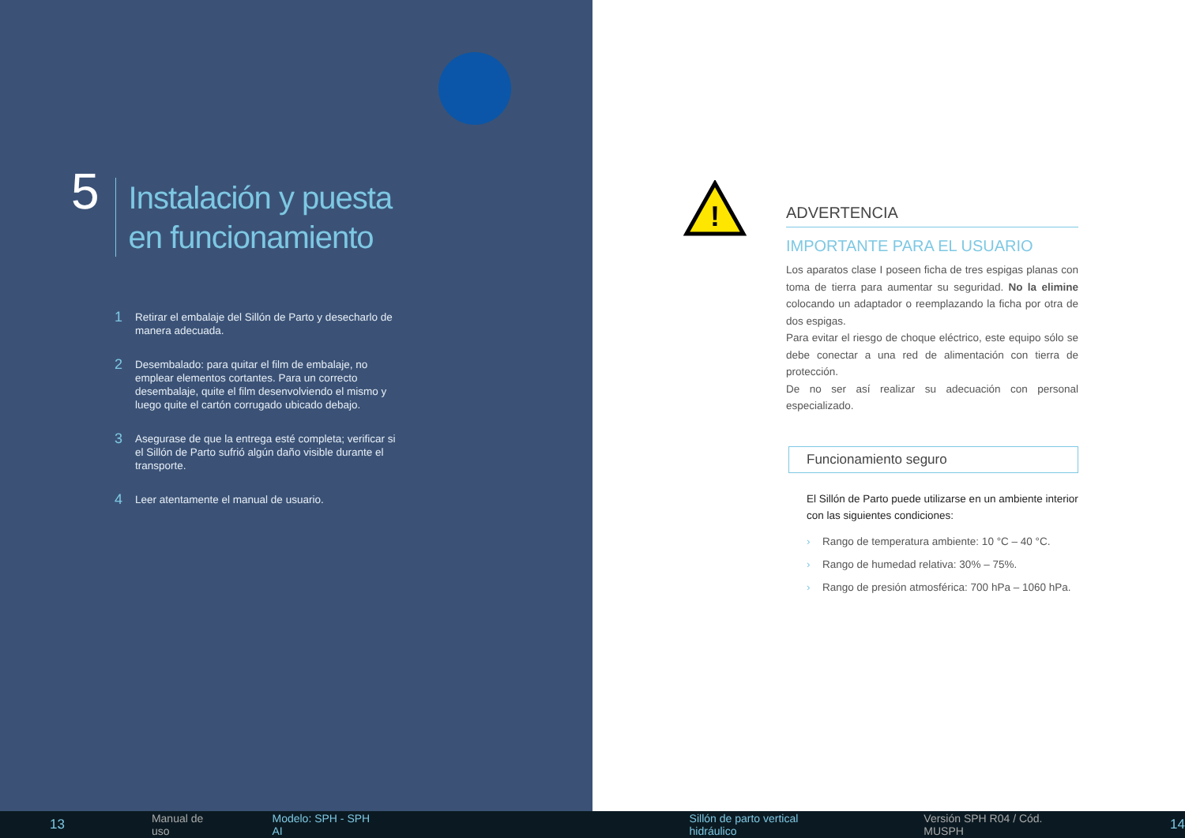5
Instalación y puesta
en funcionamiento
1
Retirar el embalaje del Sillón de Parto y desecharlo de manera adecuada.
2
Desembalado: para quitar el film de embalaje, no emplear elementos cortantes. Para un correcto desembalaje, quite el film desenvolviendo el mismo y luego quite el cartón corrugado ubicado debajo.
3
Asegurase de que la entrega esté completa; verificar si el Sillón de Parto sufrió algún daño visible durante el transporte.
4
Leer atentamente el manual de usuario.
!
ADVERTENCIA
IMPORTANTE PARA EL USUARIO
Los aparatos clase I poseen ficha de tres espigas planas con toma de tierra para aumentar su seguridad. No la elimine colocando un adaptador o reemplazando la ficha por otra de dos espigas.
Para evitar el riesgo de choque eléctrico, este equipo sólo se debe conectar a una red de alimentación con tierra de protección.
De no ser así realizar su adecuación con personal especializado.
Funcionamiento seguro
El Sillón de Parto puede utilizarse en un ambiente interior con las siguientes condiciones:
› Rango de temperatura ambiente: 10 °C – 40 °C.
› Rango de humedad relativa: 30% – 75%.
› Rango de presión atmosférica: 700 hPa – 1060 hPa.
13 Manual de uso Modelo: SPH - SPH AI Sillón de parto vertical hidráulico Versión SPH R04 / Cód. MUSPH 14